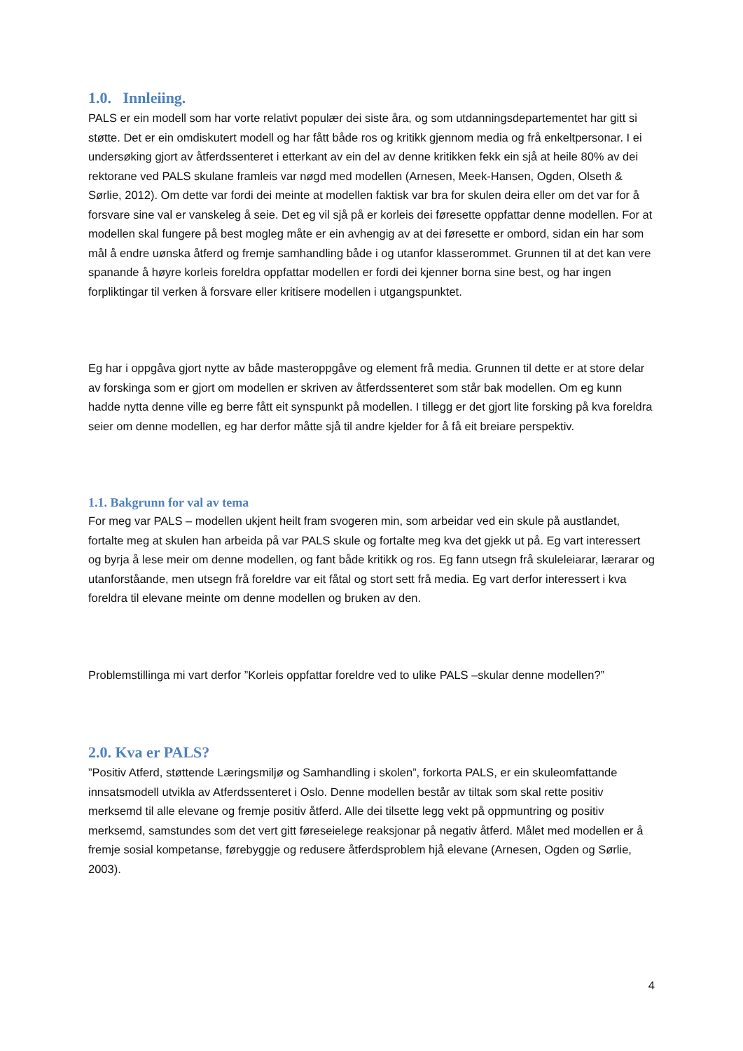1.0. Innleiing.
PALS er ein modell som har vorte relativt populær dei siste åra, og som utdanningsdepartementet har gitt si støtte. Det er ein omdiskutert modell og har fått både ros og kritikk gjennom media og frå enkeltpersonar. I ei undersøking gjort av åtferdssenteret i etterkant av ein del av denne kritikken fekk ein sjå at heile 80% av dei rektorane ved PALS skulane framleis var nøgd med modellen (Arnesen, Meek-Hansen, Ogden, Olseth & Sørlie, 2012). Om dette var fordi dei meinte at modellen faktisk var bra for skulen deira eller om det var for å forsvare sine val er vanskeleg å seie. Det eg vil sjå på er korleis dei føresette oppfattar denne modellen. For at modellen skal fungere på best mogleg måte er ein avhengig av at dei føresette er ombord, sidan ein har som mål å endre uønska åtferd og fremje samhandling både i og utanfor klasserommet. Grunnen til at det kan vere spanande å høyre korleis foreldra oppfattar modellen er fordi dei kjenner borna sine best, og har ingen forpliktingar til verken å forsvare eller kritisere modellen i utgangspunktet.
Eg har i oppgåva gjort nytte av både masteroppgåve og element frå media. Grunnen til dette er at store delar av forskinga som er gjort om modellen er skriven av åtferdssenteret som står bak modellen. Om eg kunn hadde nytta denne ville eg berre fått eit synspunkt på modellen. I tillegg er det gjort lite forsking på kva foreldra seier om denne modellen, eg har derfor måtte sjå til andre kjelder for å få eit breiare perspektiv.
1.1. Bakgrunn for val av tema
For meg var PALS – modellen ukjent heilt fram svogeren min, som arbeidar ved ein skule på austlandet, fortalte meg at skulen han arbeida på var PALS skule og fortalte meg kva det gjekk ut på. Eg vart interessert og byrja å lese meir om denne modellen, og fant både kritikk og ros. Eg fann utsegn frå skuleleiarar, lærarar og utanforståande, men utsegn frå foreldre var eit fåtal og stort sett frå media. Eg vart derfor interessert i kva foreldra til elevane meinte om denne modellen og bruken av den.
Problemstillinga mi vart derfor ”Korleis oppfattar foreldre ved to ulike PALS –skular denne modellen?”
2.0. Kva er PALS?
”Positiv Atferd, støttende Læringsmiljø og Samhandling i skolen”, forkorta PALS, er ein skuleomfattande innsatsmodell utvikla av Atferdssenteret i Oslo. Denne modellen består av tiltak som skal rette positiv merksemd til alle elevane og fremje positiv åtferd. Alle dei tilsette legg vekt på oppmuntring og positiv merksemd, samstundes som det vert gitt føreseielege reaksjonar på negativ åtferd. Målet med modellen er å fremje sosial kompetanse, førebyggje og redusere åtferdsproblem hjå elevane (Arnesen, Ogden og Sørlie, 2003).
4